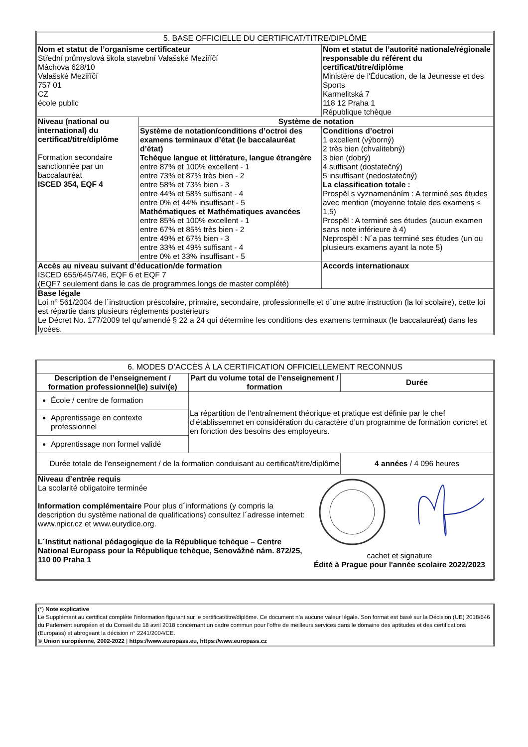| 5. BASE OFFICIELLE DU CERTIFICAT/TITRE/DIPLÔME | | |
| Nom et statut de l’organisme certificateur Střední průmyslová škola stavební Valašské Meziříčí Máchova 628/10 Valašské Meziříčí 757 01 CZ école public | | Nom et statut de l’autorité nationale/régionale responsable du référent du certificat/titre/diplôme Ministère de l'Éducation, de la Jeunesse et des Sports Karmelitská 7 118 12 Praha 1 République tchèque |
| Niveau (national ou international) du certificat/titre/diplôme Formation secondaire sanctionnée par un baccalauréat ISCED 354, EQF 4 | Système de notation | |
| | Système de notation/conditions d’octroi des examens terminaux d’état (le baccalauréat d’état) Tchèque langue et littérature, langue étrangère entre 87% et 100% excellent - 1 entre 73% et 87% très bien - 2 entre 58% et 73% bien - 3 entre 44% et 58% suffisant - 4 entre 0% et 44% insuffisant - 5 Mathématiques et Mathématiques avancées entre 85% et 100% excellent - 1 entre 67% et 85% très bien - 2 entre 49% et 67% bien - 3 entre 33% et 49% suffisant - 4 entre 0% et 33% insuffisant - 5 | Conditions d’octroi 1 excellent (výborný) 2 très bien (chvalitebný) 3 bien (dobrý) 4 suffisant (dostatečný) 5 insuffisant (nedostatečný) La classification totale : Prospěl s vyznamenáním : A terminé ses études avec mention (moyenne totale des examens ≤ 1,5) Prospěl : A terminé ses études (aucun examen sans note inférieure à 4) Neprospěl : N´a pas terminé ses études (un ou plusieurs examens ayant la note 5) |
| Accès au niveau suivant d’éducation/de formation ISCED 655/645/746, EQF 6 et EQF 7 (EQF7 seulement dans le cas de programmes longs de master complété) | | Accords internationaux |
| Base légale Loi n° 561/2004 de l´instruction préscolaire, primaire, secondaire, professionnelle et d´une autre instruction (la loi scolaire), cette loi est répartie dans plusieurs réglements postérieurs Le Décret No. 177/2009 tel qu’amendé § 22 a 24 qui détermine les conditions des examens terminaux (le baccalauréat) dans les lycées. | | |
| 6. MODES D’ACCÈS À LA CERTIFICATION OFFICIELLEMENT RECONNUS | | |
| Description de l’enseignement / formation professionnel(le) suivi(e) | Part du volume total de l’enseignement / formation | Durée |
| École / centre de formation | La répartition de l’entraînement théorique et pratique est définie par le chef d’établissemnet en considération du caractère d’un programme de formation concret et en fonction des besoins des employeurs. | |
| Apprentissage en contexte professionnel | | |
| Apprentissage non formel validé | | |
| Durée totale de l’enseignement / de la formation conduisant au certificat/titre/diplôme | | 4 années / 4 096 heures |
| Niveau d’entrée requis La scolarité obligatoire terminée Information complémentaire Pour plus d´informations (y compris la description du système national de qualifications) consultez l´adresse internet: www.npicr.cz et www.eurydice.org. L´Institut national pédagogique de la République tchèque – Centre National Europass pour la République tchèque, Senovážné nám. 872/25, 110 00 Praha 1 cachet et signature Édité à Prague pour l'année scolaire 2022/2023 | | |
| (*) Note explicative Le Supplément au certificat complète l’information figurant sur le certificat/titre/diplôme. Ce document n’a aucune valeur légale. Son format est basé sur la Décision (UE) 2018/646 du Parlement européen et du Conseil du 18 avril 2018 concernant un cadre commun pour l'offre de meilleurs services dans le domaine des aptitudes et des certifications (Europass) et abrogeant la décision n° 2241/2004/CE. © Union européenne, 2002-2022 / https://www.europass.eu, https://www.europass.cz |